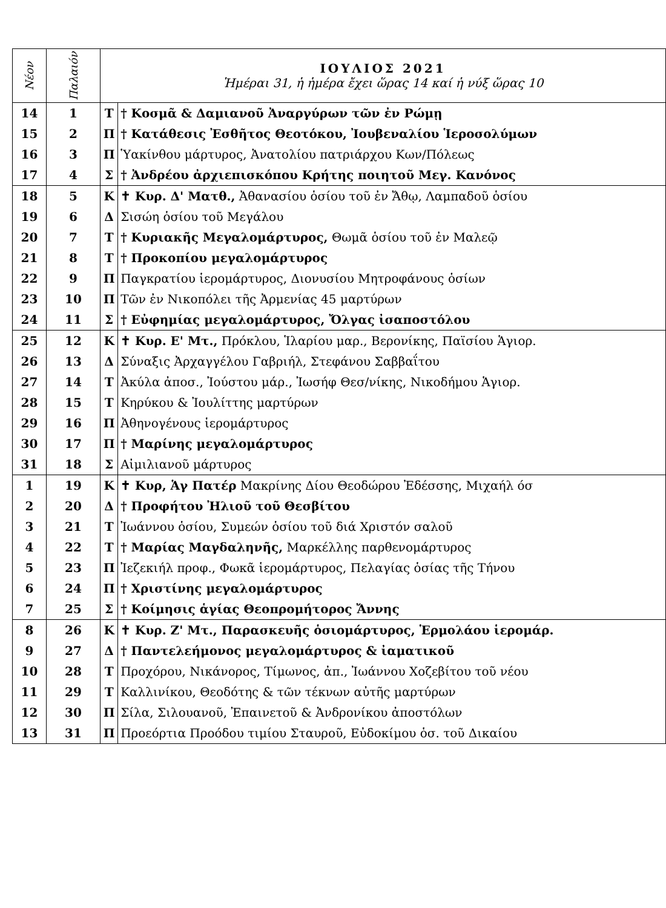| Νέον | Παλαιόν | ΙΟΥΛΙΟΣ 2021 Ἡμέραι 31, ἡ ἡμέρα ἔχει ὥρας 14 καί ἡ νύξ ὥρας 10 | |
| --- | --- | --- | --- |
| 14 | 1 | Τ | † Κοσμᾶ & Δαμιανοῦ Ἀναργύρων τῶν ἐν Ρώμῃ |
| 15 | 2 | Π | † Κατάθεσις Ἐσθῆτος Θεοτόκου, Ἰουβεναλίου Ἱεροσολύμων |
| 16 | 3 | Π | Ὑακίνθου μάρτυρος, Ἀνατολίου πατριάρχου Κων/Πόλεως |
| 17 | 4 | Σ | † Ἀνδρέου ἀρχιεπισκόπου Κρήτης ποιητοῦ Μεγ. Κανόνος |
| 18 | 5 | Κ | ✝ Κυρ. Δ' Ματθ., Ἀθανασίου ὁσίου τοῦ ἐν Ἄθῳ, Λαμπαδοῦ ὁσίου |
| 19 | 6 | Δ | Σισώη ὁσίου τοῦ Μεγάλου |
| 20 | 7 | Τ | † Κυριακῆς Μεγαλομάρτυρος, Θωμᾶ ὁσίου τοῦ ἐν Μαλεῷ |
| 21 | 8 | Τ | † Προκοπίου μεγαλομάρτυρος |
| 22 | 9 | Π | Παγκρατίου ἱερομάρτυρος, Διονυσίου Μητροφάνους ὁσίων |
| 23 | 10 | Π | Τῶν ἐν Νικοπόλει τῆς Ἀρμενίας 45 μαρτύρων |
| 24 | 11 | Σ | † Εὐφημίας μεγαλομάρτυρος, Ὄλγας ἰσαποστόλου |
| 25 | 12 | Κ | ✝ Κυρ. Ε' Μτ., Πρόκλου, Ἱλαρίου μαρ., Βερονίκης, Παϊσίου Ἁγιορ. |
| 26 | 13 | Δ | Σύναξις Ἀρχαγγέλου Γαβριήλ, Στεφάνου Σαββαΐτου |
| 27 | 14 | Τ | Ἀκύλα ἀποσ., Ἰούστου μάρ., Ἰωσήφ Θεσ/νίκης, Νικοδήμου Ἁγιορ. |
| 28 | 15 | Τ | Κηρύκου & Ἰουλίττης μαρτύρων |
| 29 | 16 | Π | Ἀθηνογένους ἱερομάρτυρος |
| 30 | 17 | Π | † Μαρίνης μεγαλομάρτυρος |
| 31 | 18 | Σ | Αἰμιλιανοῦ μάρτυρος |
| 1 | 19 | Κ | ✝ Κυρ, Ἁγ Πατέρ Μακρίνης Δίου Θεοδώρου Ἐδέσσης, Μιχαήλ όσ |
| 2 | 20 | Δ | † Προφήτου Ἠλιοῦ τοῦ Θεσβίτου |
| 3 | 21 | Τ | Ἰωάννου ὁσίου, Συμεών ὁσίου τοῦ διά Χριστόν σαλοῦ |
| 4 | 22 | Τ | † Μαρίας Μαγδαληνῆς, Μαρκέλλης παρθενομάρτυρος |
| 5 | 23 | Π | Ἰεζεκιήλ προφ., Φωκᾶ ἱερομάρτυρος, Πελαγίας ὁσίας τῆς Τήνου |
| 6 | 24 | Π | † Χριστίνης μεγαλομάρτυρος |
| 7 | 25 | Σ | † Κοίμησις ἁγίας Θεοπρομήτορος Ἄννης |
| 8 | 26 | Κ | ✝ Κυρ. Ζ' Μτ., Παρασκευῆς ὁσιομάρτυρος, Ἑρμολάου ἱερομάρ. |
| 9 | 27 | Δ | † Παντελεήμονος μεγαλομάρτυρος & ἰαματικοῦ |
| 10 | 28 | Τ | Προχόρου, Νικάνορος, Τίμωνος, ἀπ., Ἰωάννου Χοζεβίτου τοῦ νέου |
| 11 | 29 | Τ | Καλλινίκου, Θεοδότης & τῶν τέκνων αὐτῆς μαρτύρων |
| 12 | 30 | Π | Σίλα, Σιλουανοῦ, Ἐπαινετοῦ & Ἀνδρονίκου ἀποστόλων |
| 13 | 31 | Π | Προεόρτια Προόδου τιμίου Σταυροῦ, Εὐδοκίμου ὁσ. τοῦ Δικαίου |